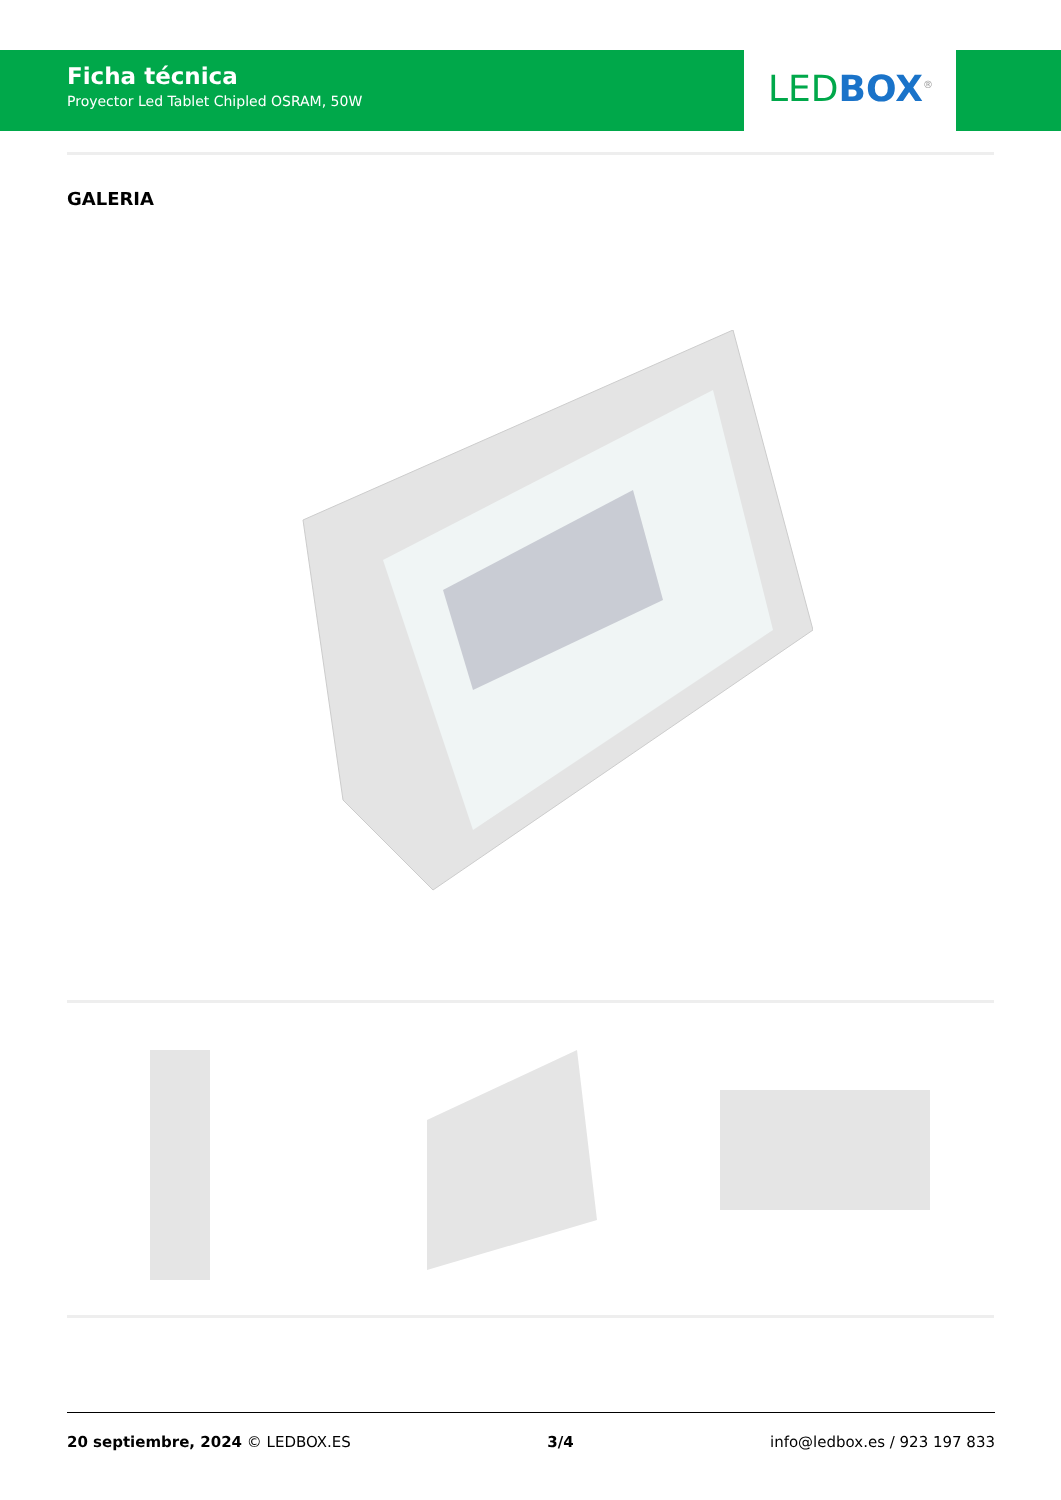Ficha técnica
Proyector Led Tablet Chipled OSRAM, 50W
LED BOX<sup>®</sup>
GALERIA
20 septiembre, 2024 © LEDBOX.ES 3/4 info@ledbox.es / 923 197 833